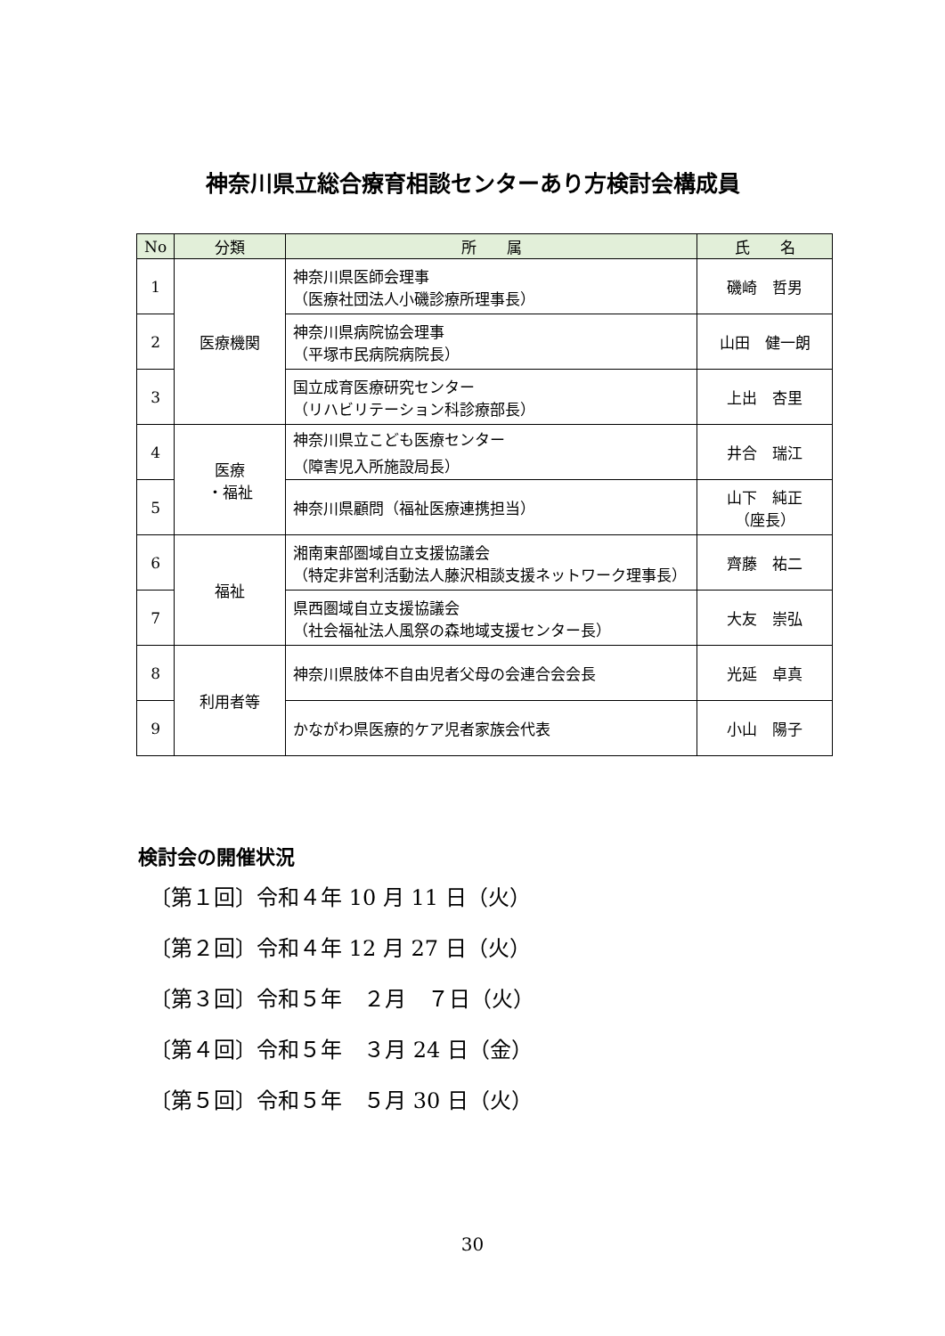神奈川県立総合療育相談センターあり方検討会構成員
| No | 分類 | 所 属 | 氏 名 |
| --- | --- | --- | --- |
| 1 | 医療機関 | 神奈川県医師会理事 （医療社団法人小磯診療所理事長） | 磯崎 哲男 |
| 2 | | 神奈川県病院協会理事 （平塚市民病院病院長） | 山田 健一朗 |
| 3 | | 国立成育医療研究センター （リハビリテーション科診療部長） | 上出 杏里 |
| 4 | 医療 ・福祉 | 神奈川県立こども医療センター （障害児入所施設局長） | 井合 瑞江 |
| 5 | | 神奈川県顧問（福祉医療連携担当） | 山下 純正 （座長） |
| 6 | 福祉 | 湘南東部圏域自立支援協議会 （特定非営利活動法人藤沢相談支援ネットワーク理事長） | 齊藤 祐二 |
| 7 | | 県西圏域自立支援協議会 （社会福祉法人風祭の森地域支援センター長） | 大友 崇弘 |
| 8 | 利用者等 | 神奈川県肢体不自由児者父母の会連合会会長 | 光延 卓真 |
| 9 | | かながわ県医療的ケア児者家族会代表 | 小山 陽子 |
検討会の開催状況
〔第１回〕令和４年 10 月 11 日（火）
〔第２回〕令和４年 12 月 27 日（火）
〔第３回〕令和５年　２月　７日（火）
〔第４回〕令和５年　３月 24 日（金）
〔第５回〕令和５年　５月 30 日（火）
30